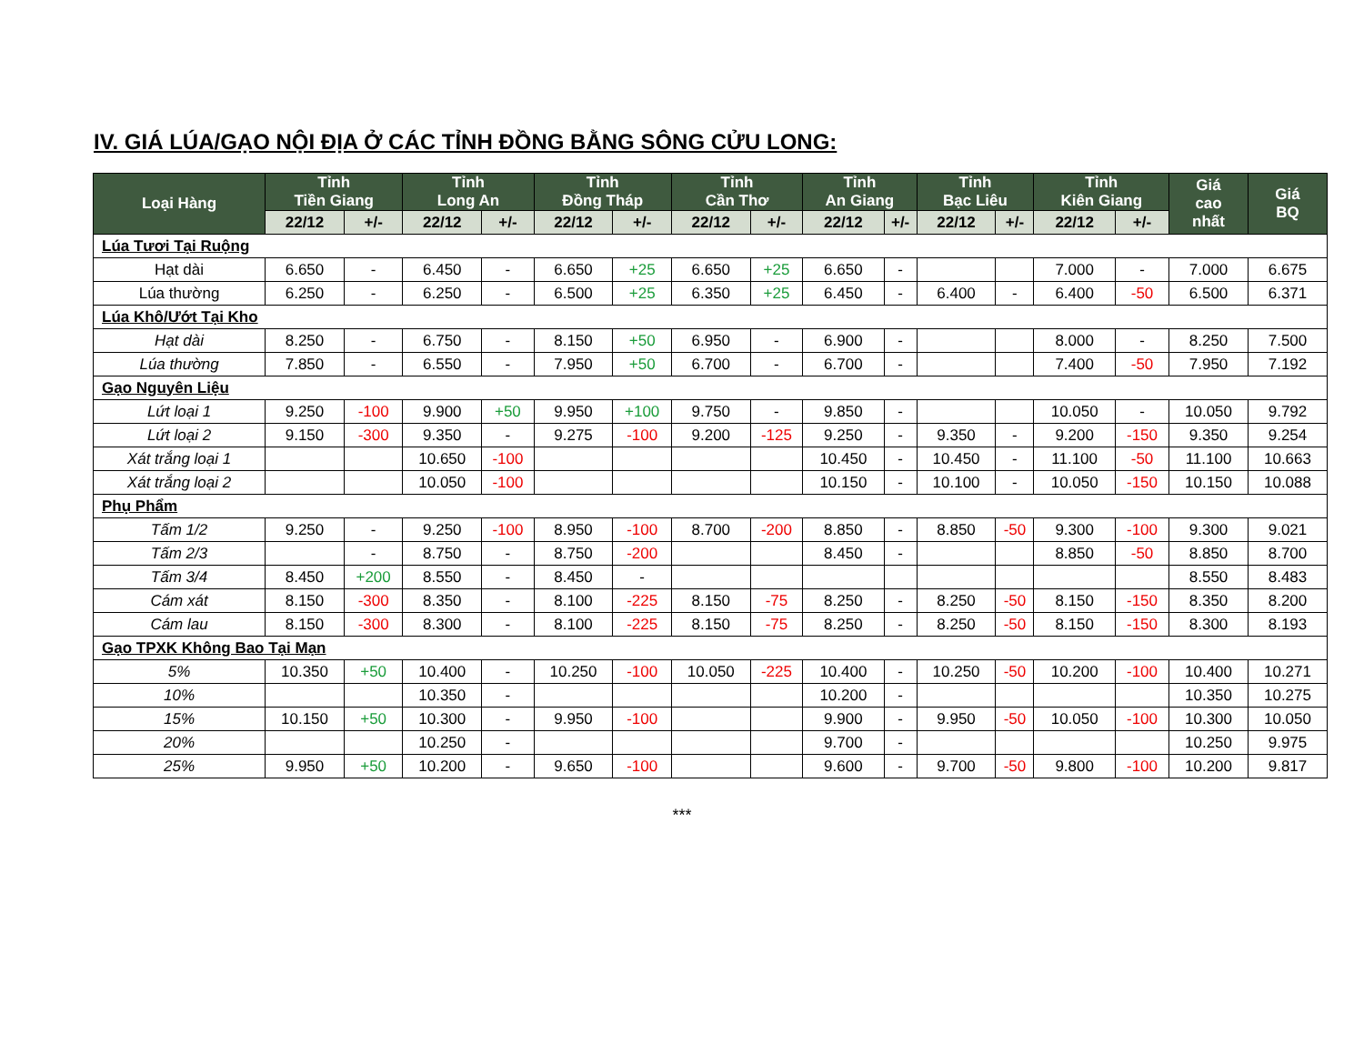IV. GIÁ LÚA/GẠO NỘI ĐỊA Ở CÁC TỈNH ĐỒNG BẰNG SÔNG CỬU LONG:
| Loại Hàng | Tỉnh Tiền Giang | | Tỉnh Long An | | Tỉnh Đồng Tháp | | Tỉnh Cần Thơ | | Tỉnh An Giang | | Tỉnh Bạc Liêu | | Tỉnh Kiên Giang | | Giá cao nhất | Giá BQ |
| --- | --- | --- | --- | --- | --- | --- | --- | --- | --- | --- | --- | --- | --- | --- | --- | --- |
| | 22/12 | +/- | 22/12 | +/- | 22/12 | +/- | 22/12 | +/- | 22/12 | +/- | 22/12 | +/- | 22/12 | +/- | | |
| Lúa Tươi Tại Ruộng | | | | | | | | | | | | | | | | |
| Hạt dài | 6.650 | - | 6.450 | - | 6.650 | +25 | 6.650 | +25 | 6.650 | - | | | 7.000 | - | 7.000 | 6.675 |
| Lúa thường | 6.250 | - | 6.250 | - | 6.500 | +25 | 6.350 | +25 | 6.450 | - | 6.400 | - | 6.400 | -50 | 6.500 | 6.371 |
| Lúa Khô/Ướt Tại Kho | | | | | | | | | | | | | | | | |
| Hạt dài | 8.250 | - | 6.750 | - | 8.150 | +50 | 6.950 | - | 6.900 | - | | | 8.000 | - | 8.250 | 7.500 |
| Lúa thường | 7.850 | - | 6.550 | - | 7.950 | +50 | 6.700 | - | 6.700 | - | | | 7.400 | -50 | 7.950 | 7.192 |
| Gạo Nguyên Liệu | | | | | | | | | | | | | | | | |
| Lứt loại 1 | 9.250 | -100 | 9.900 | +50 | 9.950 | +100 | 9.750 | - | 9.850 | - | | | 10.050 | - | 10.050 | 9.792 |
| Lứt loại 2 | 9.150 | -300 | 9.350 | - | 9.275 | -100 | 9.200 | -125 | 9.250 | - | 9.350 | - | 9.200 | -150 | 9.350 | 9.254 |
| Xát trắng loại 1 | | | 10.650 | -100 | | | | | 10.450 | - | 10.450 | - | 11.100 | -50 | 11.100 | 10.663 |
| Xát trắng loại 2 | | | 10.050 | -100 | | | | | 10.150 | - | 10.100 | - | 10.050 | -150 | 10.150 | 10.088 |
| Phụ Phẩm | | | | | | | | | | | | | | | | |
| Tấm 1/2 | 9.250 | - | 9.250 | -100 | 8.950 | -100 | 8.700 | -200 | 8.850 | - | 8.850 | -50 | 9.300 | -100 | 9.300 | 9.021 |
| Tấm 2/3 | | - | 8.750 | - | 8.750 | -200 | | | 8.450 | - | | | 8.850 | -50 | 8.850 | 8.700 |
| Tấm 3/4 | 8.450 | +200 | 8.550 | - | 8.450 | - | | | | | | | | | 8.550 | 8.483 |
| Cám xát | 8.150 | -300 | 8.350 | - | 8.100 | -225 | 8.150 | -75 | 8.250 | - | 8.250 | -50 | 8.150 | -150 | 8.350 | 8.200 |
| Cám lau | 8.150 | -300 | 8.300 | - | 8.100 | -225 | 8.150 | -75 | 8.250 | - | 8.250 | -50 | 8.150 | -150 | 8.300 | 8.193 |
| Gạo TPXK Không Bao Tại Mạn | | | | | | | | | | | | | | | | |
| 5% | 10.350 | +50 | 10.400 | - | 10.250 | -100 | 10.050 | -225 | 10.400 | - | 10.250 | -50 | 10.200 | -100 | 10.400 | 10.271 |
| 10% | | | 10.350 | - | | | | | 10.200 | - | | | | | 10.350 | 10.275 |
| 15% | 10.150 | +50 | 10.300 | - | 9.950 | -100 | | | 9.900 | - | 9.950 | -50 | 10.050 | -100 | 10.300 | 10.050 |
| 20% | | | 10.250 | - | | | | | 9.700 | - | | | | | 10.250 | 9.975 |
| 25% | 9.950 | +50 | 10.200 | - | 9.650 | -100 | | | 9.600 | - | 9.700 | -50 | 9.800 | -100 | 10.200 | 9.817 |
***